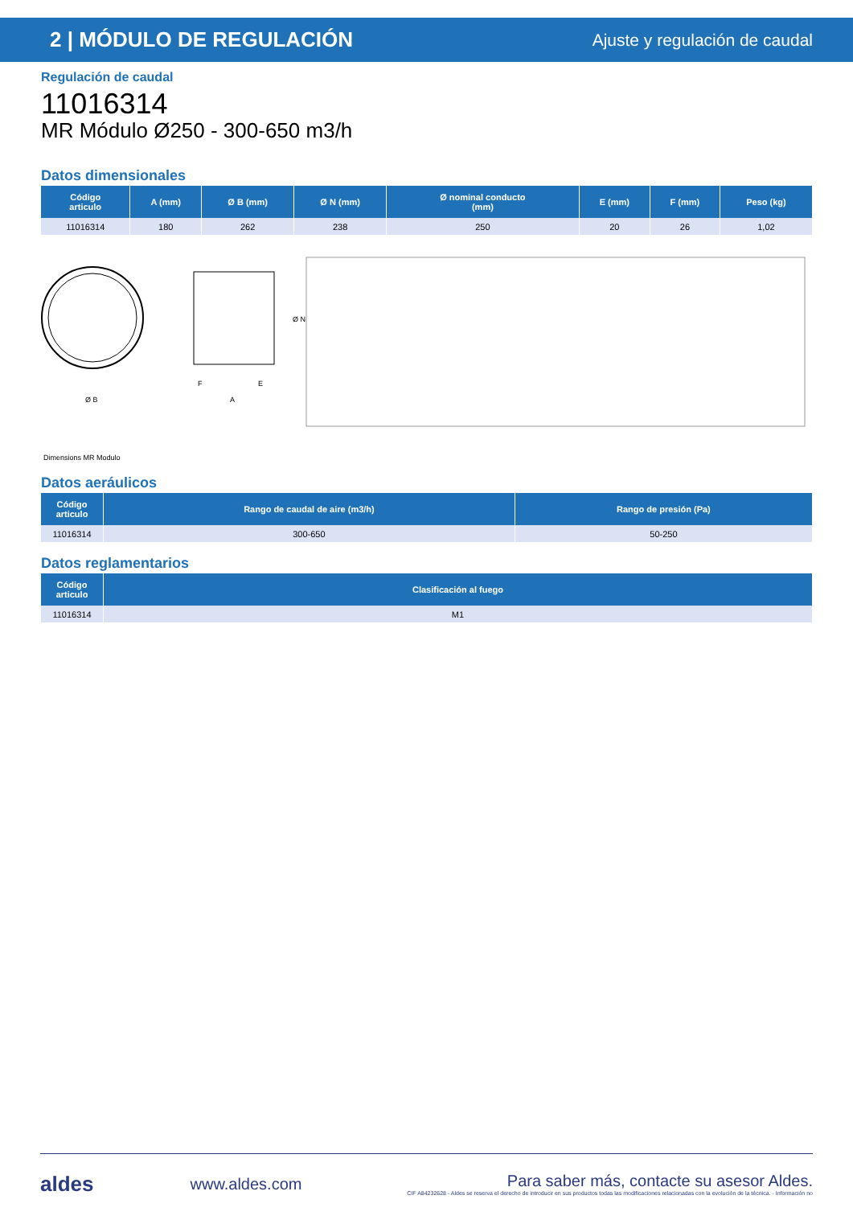2 | MÓDULO DE REGULACIÓN
Ajuste y regulación de caudal
Regulación de caudal
11016314
MR Módulo Ø250 - 300-650 m3/h
Datos dimensionales
| Código articulo | A (mm) | Ø B (mm) | Ø N (mm) | Ø nominal conducto (mm) | E (mm) | F (mm) | Peso (kg) |
| --- | --- | --- | --- | --- | --- | --- | --- |
| 11016314 | 180 | 262 | 238 | 250 | 20 | 26 | 1,02 |
Ø B
F
E
A
Ø N
Dimensions MR Modulo
Datos aeráulicos
| Código articulo | Rango de caudal de aire (m3/h) | Rango de presión (Pa) |
| --- | --- | --- |
| 11016314 | 300-650 | 50-250 |
Datos reglamentarios
| Código articulo | Clasificación al fuego |
| --- | --- |
| 11016314 | M1 |
aldes www.aldes.com Para saber más, contacte su asesor Aldes.
CIF A84232628 - Aldes se reserva el derecho de introducir en sus productos todas las modificaciones relacionadas con la evolución de la técnica. - Información no